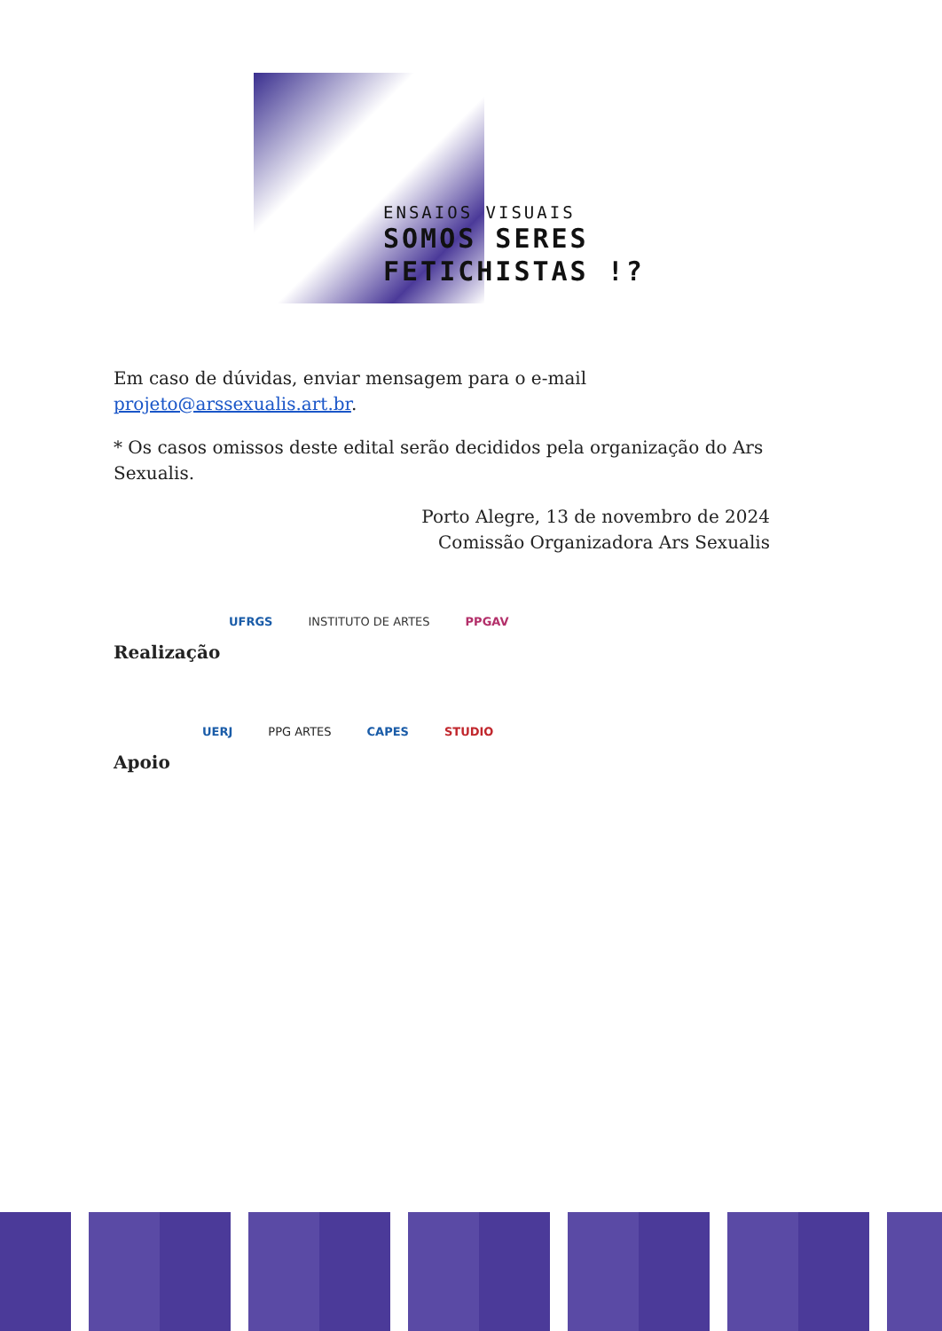ENSAIOS VISUAIS
SOMOS SERES
FETICHISTAS !?
Em caso de dúvidas, enviar mensagem para o e-mail
projeto@arssexualis.art.br.
* Os casos omissos deste edital serão decididos pela organização do Ars Sexualis.
Porto Alegre, 13 de novembro de 2024
Comissão Organizadora Ars Sexualis
UFRGS INSTITUTO DE ARTES PPGAV
Realização
UERJ PPG ARTES CAPES STUDIO
Apoio